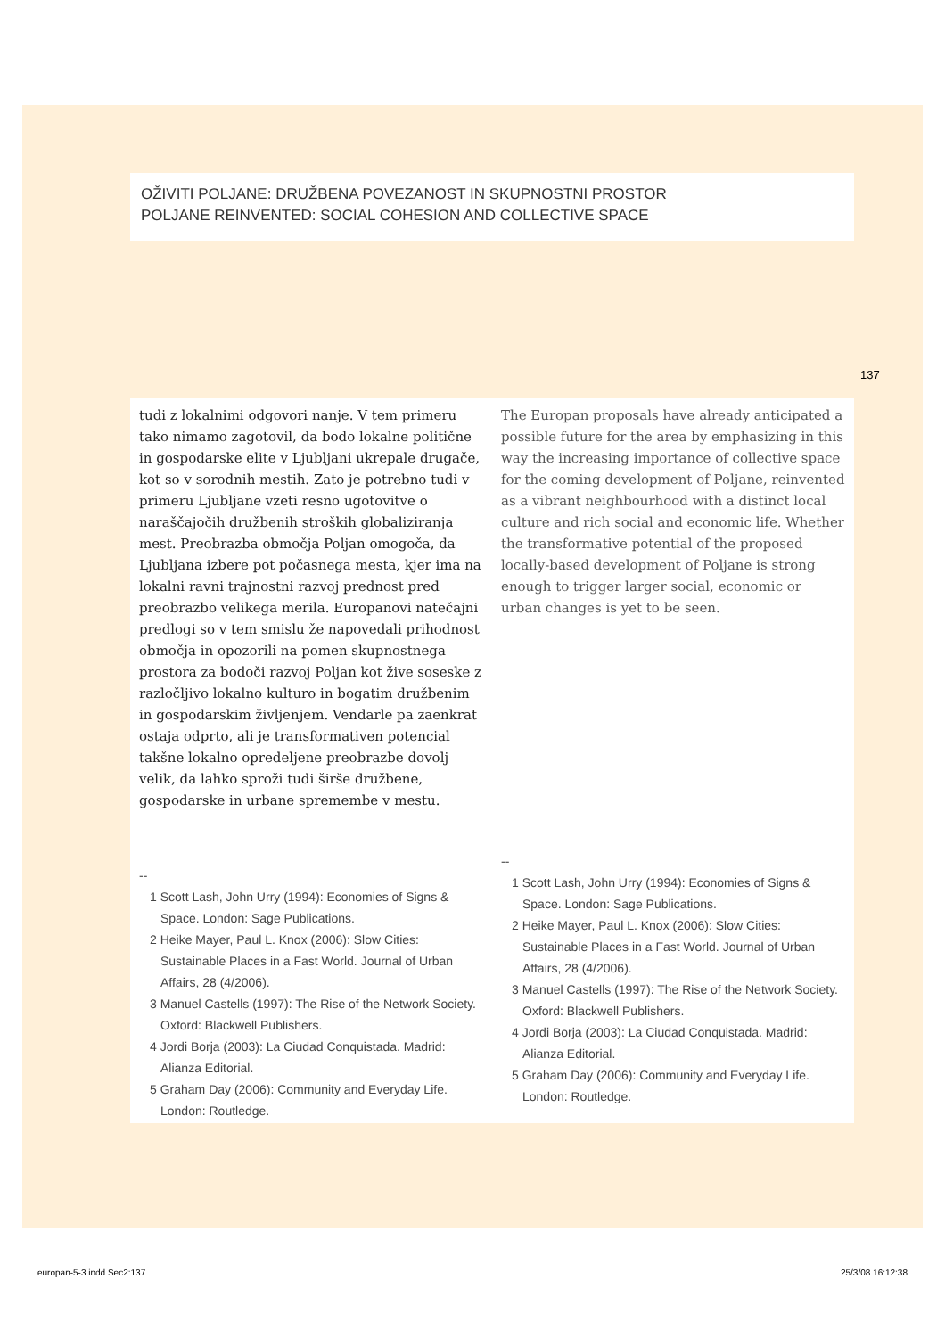OŽIVITI POLJANE: DRUŽBENA POVEZANOST IN SKUPNOSTNI PROSTOR
POLJANE REINVENTED: SOCIAL COHESION AND COLLECTIVE SPACE
137
tudi z lokalnimi odgovori nanje. V tem primeru tako nimamo zagotovil, da bodo lokalne politične in gospodarske elite v Ljubljani ukrepale drugače, kot so v sorodnih mestih. Zato je potrebno tudi v primeru Ljubljane vzeti resno ugotovitve o naraščajočih družbenih stroških globaliziranja mest. Preobrazba območja Poljan omogoča, da Ljubljana izbere pot počasnega mesta, kjer ima na lokalni ravni trajnostni razvoj prednost pred preobrazbo velikega merila. Europanovi natečajni predlogi so v tem smislu že napovedali prihodnost območja in opozorili na pomen skupnostnega prostora za bodoči razvoj Poljan kot žive soseske z razločljivo lokalno kulturo in bogatim družbenim in gospodarskim življenjem. Vendarle pa zaenkrat ostaja odprto, ali je transformativen potencial takšne lokalno opredeljene preobrazbe dovolj velik, da lahko sproži tudi širše družbene, gospodarske in urbane spremembe v mestu.
--
1 Scott Lash, John Urry (1994): Economies of Signs & Space. London: Sage Publications.
2 Heike Mayer, Paul L. Knox (2006): Slow Cities: Sustainable Places in a Fast World. Journal of Urban Affairs, 28 (4/2006).
3 Manuel Castells (1997): The Rise of the Network Society. Oxford: Blackwell Publishers.
4 Jordi Borja (2003): La Ciudad Conquistada. Madrid: Alianza Editorial.
5 Graham Day (2006): Community and Everyday Life. London: Routledge.
The Europan proposals have already anticipated a possible future for the area by emphasizing in this way the increasing importance of collective space for the coming development of Poljane, reinvented as a vibrant neighbourhood with a distinct local culture and rich social and economic life. Whether the transformative potential of the proposed locally-based development of Poljane is strong enough to trigger larger social, economic or urban changes is yet to be seen.
--
1 Scott Lash, John Urry (1994): Economies of Signs & Space. London: Sage Publications.
2 Heike Mayer, Paul L. Knox (2006): Slow Cities: Sustainable Places in a Fast World. Journal of Urban Affairs, 28 (4/2006).
3 Manuel Castells (1997): The Rise of the Network Society. Oxford: Blackwell Publishers.
4 Jordi Borja (2003): La Ciudad Conquistada. Madrid: Alianza Editorial.
5 Graham Day (2006): Community and Everyday Life. London: Routledge.
europan-5-3.indd Sec2:137 25/3/08 16:12:38